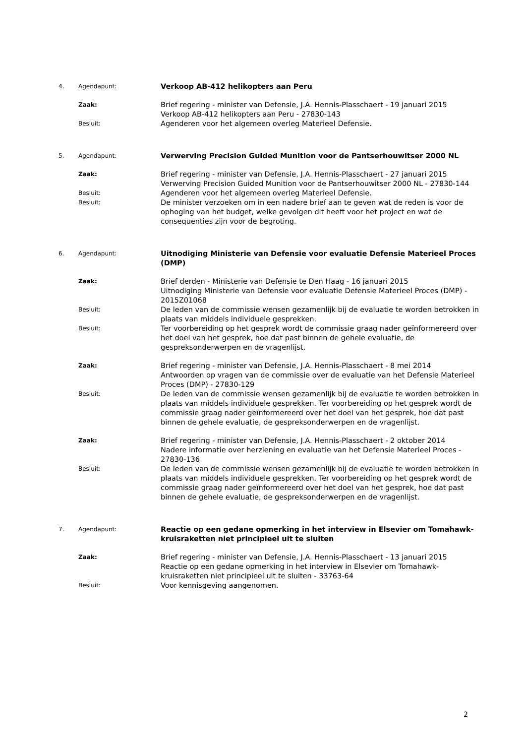4. Agendapunt:
Verkoop AB-412 helikopters aan Peru
Zaak:
Brief regering - minister van Defensie, J.A. Hennis-Plasschaert - 19 januari 2015
Verkoop AB-412 helikopters aan Peru - 27830-143
Besluit:
Agenderen voor het algemeen overleg Materieel Defensie.
5. Agendapunt:
Verwerving Precision Guided Munition voor de Pantserhouwitser 2000 NL
Zaak:
Brief regering - minister van Defensie, J.A. Hennis-Plasschaert - 27 januari 2015
Verwerving Precision Guided Munition voor de Pantserhouwitser 2000 NL - 27830-144
Besluit:
Agenderen voor het algemeen overleg Materieel Defensie.
Besluit:
De minister verzoeken om in een nadere brief aan te geven wat de reden is voor de ophoging van het budget, welke gevolgen dit heeft voor het project en wat de consequenties zijn voor de begroting.
6. Agendapunt:
Uitnodiging Ministerie van Defensie voor evaluatie Defensie Materieel Proces (DMP)
Zaak:
Brief derden - Ministerie van Defensie te Den Haag - 16 januari 2015
Uitnodiging Ministerie van Defensie voor evaluatie Defensie Materieel Proces (DMP) - 2015Z01068
Besluit:
De leden van de commissie wensen gezamenlijk bij de evaluatie te worden betrokken in plaats van middels individuele gesprekken.
Besluit:
Ter voorbereiding op het gesprek wordt de commissie graag nader geïnformereerd over het doel van het gesprek, hoe dat past binnen de gehele evaluatie, de gespreksonderwerpen en de vragenlijst.
Zaak:
Brief regering - minister van Defensie, J.A. Hennis-Plasschaert - 8 mei 2014
Antwoorden op vragen van de commissie over de evaluatie van het Defensie Materieel Proces (DMP) - 27830-129
Besluit:
De leden van de commissie wensen gezamenlijk bij de evaluatie te worden betrokken in plaats van middels individuele gesprekken. Ter voorbereiding op het gesprek wordt de commissie graag nader geïnformereerd over het doel van het gesprek, hoe dat past binnen de gehele evaluatie, de gespreksonderwerpen en de vragenlijst.
Zaak:
Brief regering - minister van Defensie, J.A. Hennis-Plasschaert - 2 oktober 2014
Nadere informatie over herziening en evaluatie van het Defensie Materieel Proces - 27830-136
Besluit:
De leden van de commissie wensen gezamenlijk bij de evaluatie te worden betrokken in plaats van middels individuele gesprekken. Ter voorbereiding op het gesprek wordt de commissie graag nader geïnformereerd over het doel van het gesprek, hoe dat past binnen de gehele evaluatie, de gespreksonderwerpen en de vragenlijst.
7. Agendapunt:
Reactie op een gedane opmerking in het interview in Elsevier om Tomahawk-kruisraketten niet principieel uit te sluiten
Zaak:
Brief regering - minister van Defensie, J.A. Hennis-Plasschaert - 13 januari 2015
Reactie op een gedane opmerking in het interview in Elsevier om Tomahawk-kruisraketten niet principieel uit te sluiten - 33763-64
Besluit:
Voor kennisgeving aangenomen.
2